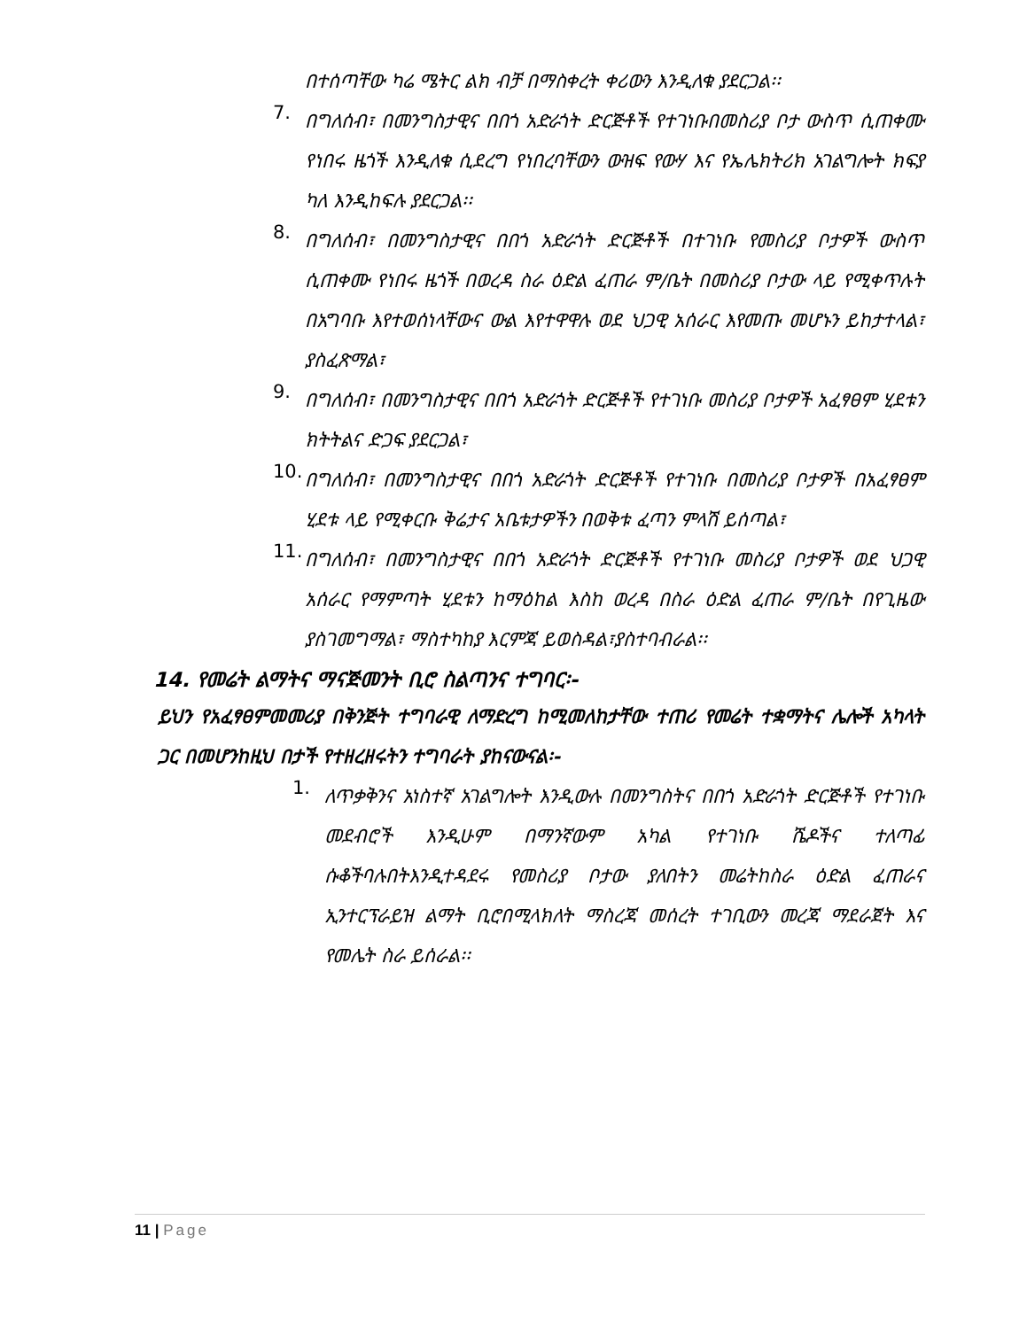በተሰጣቸው ካሬ ሜትር ልክ ብቻ በማስቀረት ቀሪውን እንዲለቁ ያደርጋል፡፡
7.
በግለሰብ፣ በመንግስታዊና በበጎ አድራጎት ድርጅቶች የተገነቡበመስሪያ ቦታ ውስጥ ሲጠቀሙ የነበሩ ዜጎች እንዲለቁ ሲደረግ የነበረባቸውን ውዝፍ የውሃ እና የኤሌክትሪክ አገልግሎት ክፍያ ካለ እንዲከፍሉ ያደርጋል፡፡
8.
በግለሰብ፣ በመንግስታዊና በበጎ አድራጎት ድርጅቶች በተገነቡ የመስሪያ ቦታዎች ውስጥ ሲጠቀሙ የነበሩ ዜጎች በወረዳ ስራ ዕድል ፈጠራ ም/ቤት በመስሪያ ቦታው ላይ የሚቀጥሉት በአግባቡ እየተወሰነላቸውና ውል እየተዋዋሉ ወደ ህጋዊ አሰራር እየመጡ መሆኑን ይከታተላል፣ ያስፈጽማል፣
9.
በግለሰብ፣ በመንግስታዊና በበጎ አድራጎት ድርጅቶች የተገነቡ መስሪያ ቦታዎች አፈፃፀም ሂደቱን ክትትልና ድጋፍ ያደርጋል፣
10.
በግለሰብ፣ በመንግስታዊና በበጎ አድራጎት ድርጅቶች የተገነቡ በመስሪያ ቦታዎች በአፈፃፀም ሂደቱ ላይ የሚቀርቡ ቅሬታና አቤቱታዎችን በወቅቱ ፈጣን ምላሽ ይሰጣል፣
11.
በግለሰብ፣ በመንግስታዊና በበጎ አድራጎት ድርጅቶች የተገነቡ መስሪያ ቦታዎች ወደ ህጋዊ አሰራር የማምጣት ሂደቱን ከማዕከል እስከ ወረዳ በስራ ዕድል ፈጠራ ም/ቤት በየጊዜው ያስገመግማል፣ ማስተካከያ እርምጃ ይወስዳል፣ያስተባብራል፡፡
14. የመሬት ልማትና ማናጅመንት ቢሮ ስልጣንና ተግባር፡-
ይህን የአፈፃፀምመመሪያ በቅንጅት ተግባራዊ ለማድረግ ከሚመለከታቸው ተጠሪ የመሬት ተቋማትና ሌሎች አካላት ጋር በመሆንከዚህ በታች የተዘረዘሩትን ተግባራት ያከናውናል፡-
1.
ለጥቃቅንና አነስተኛ አገልግሎት እንዲውሉ በመንግስትና በበጎ አድራጎት ድርጅቶች የተገነቡ መደብሮች እንዲሁም በማንኛውም አካል የተገነቡ ሼዶችና ተለጣፊ ሱቆችባሉበትእንዲተዳደሩ የመስሪያ ቦታው ያለበትን መሬትከስራ ዕድል ፈጠራና ኢንተርፕራይዝ ልማት ቢሮበሚላክለት ማስረጃ መሰረት ተገቢውን መረጃ ማደራጀት እና የመሌት ስራ ይሰራል፡፡
11 | Page